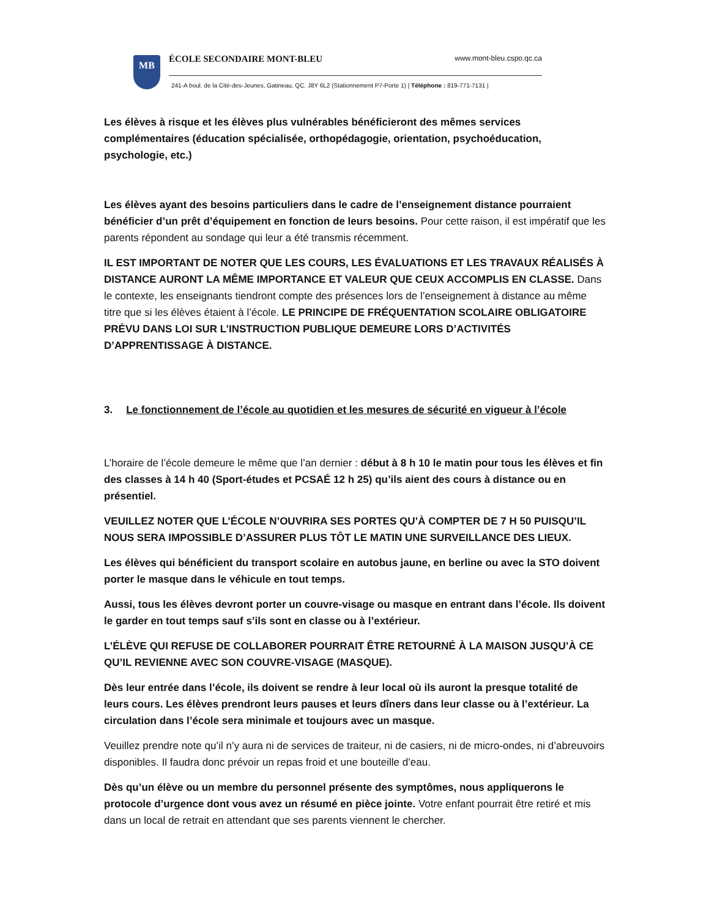MB
ÉCOLE SECONDAIRE MONT-BLEU www.mont-bleu.cspo.qc.ca
241-A boul. de la Cité-des-Jeunes, Gatineau, QC. J8Y 6L2 (Stationnement P7-Porte 1) | Téléphone : 819-771-7131 |
Les élèves à risque et les élèves plus vulnérables bénéficieront des mêmes services complémentaires (éducation spécialisée, orthopédagogie, orientation, psychoéducation, psychologie, etc.)
Les élèves ayant des besoins particuliers dans le cadre de l’enseignement distance pourraient bénéficier d’un prêt d’équipement en fonction de leurs besoins. Pour cette raison, il est impératif que les parents répondent au sondage qui leur a été transmis récemment.
IL EST IMPORTANT DE NOTER QUE LES COURS, LES ÉVALUATIONS ET LES TRAVAUX RÉALISÉS À DISTANCE AURONT LA MÊME IMPORTANCE ET VALEUR QUE CEUX ACCOMPLIS EN CLASSE. Dans le contexte, les enseignants tiendront compte des présences lors de l’enseignement à distance au même titre que si les élèves étaient à l’école. LE PRINCIPE DE FRÉQUENTATION SCOLAIRE OBLIGATOIRE PRÉVU DANS LOI SUR L’INSTRUCTION PUBLIQUE DEMEURE LORS D’ACTIVITÉS D’APPRENTISSAGE À DISTANCE.
3. Le fonctionnement de l’école au quotidien et les mesures de sécurité en vigueur à l’école
L’horaire de l’école demeure le même que l’an dernier : début à 8 h 10 le matin pour tous les élèves et fin des classes à 14 h 40 (Sport-études et PCSAÉ 12 h 25) qu’ils aient des cours à distance ou en présentiel.
VEUILLEZ NOTER QUE L’ÉCOLE N’OUVRIRA SES PORTES QU’À COMPTER DE 7 H 50 PUISQU’IL NOUS SERA IMPOSSIBLE D’ASSURER PLUS TÔT LE MATIN UNE SURVEILLANCE DES LIEUX.
Les élèves qui bénéficient du transport scolaire en autobus jaune, en berline ou avec la STO doivent porter le masque dans le véhicule en tout temps.
Aussi, tous les élèves devront porter un couvre-visage ou masque en entrant dans l’école. Ils doivent le garder en tout temps sauf s’ils sont en classe ou à l’extérieur.
L’ÉLÈVE QUI REFUSE DE COLLABORER POURRAIT ÊTRE RETOURNÉ À LA MAISON JUSQU’À CE QU’IL REVIENNE AVEC SON COUVRE-VISAGE (MASQUE).
Dès leur entrée dans l’école, ils doivent se rendre à leur local où ils auront la presque totalité de leurs cours. Les élèves prendront leurs pauses et leurs dîners dans leur classe ou à l’extérieur. La circulation dans l’école sera minimale et toujours avec un masque.
Veuillez prendre note qu’il n’y aura ni de services de traiteur, ni de casiers, ni de micro-ondes, ni d’abreuvoirs disponibles. Il faudra donc prévoir un repas froid et une bouteille d’eau.
Dès qu’un élève ou un membre du personnel présente des symptômes, nous appliquerons le protocole d’urgence dont vous avez un résumé en pièce jointe. Votre enfant pourrait être retiré et mis dans un local de retrait en attendant que ses parents viennent le chercher.